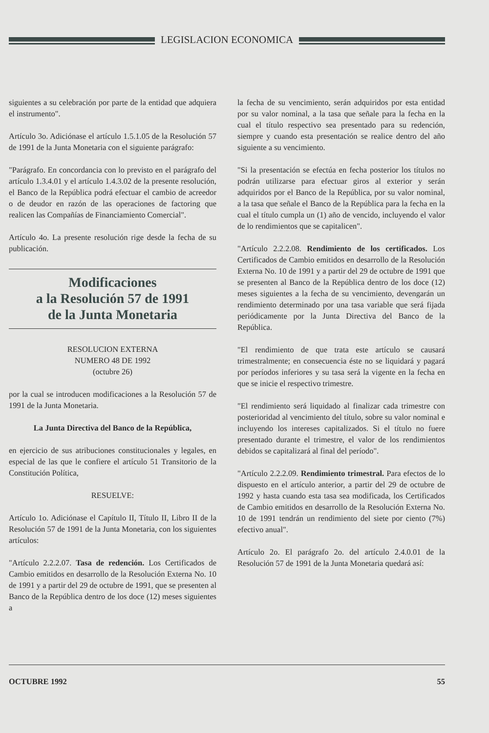LEGISLACION ECONOMICA
siguientes a su celebración por parte de la entidad que adquiera el instrumento".
Artículo 3o. Adiciónase el artículo 1.5.1.05 de la Resolución 57 de 1991 de la Junta Monetaria con el siguiente parágrafo:
"Parágrafo. En concordancia con lo previsto en el parágrafo del artículo 1.3.4.01 y el artículo 1.4.3.02 de la presente resolución, el Banco de la República podrá efectuar el cambio de acreedor o de deudor en razón de las operaciones de factoring que realicen las Compañías de Financiamiento Comercial".
Artículo 4o. La presente resolución rige desde la fecha de su publicación.
Modificaciones
a la Resolución 57 de 1991
de la Junta Monetaria
RESOLUCION EXTERNA
NUMERO 48 DE 1992
(octubre 26)
por la cual se introducen modificaciones a la Resolución 57 de 1991 de la Junta Monetaria.
La Junta Directiva del Banco de la República,
en ejercicio de sus atribuciones constitucionales y legales, en especial de las que le confiere el artículo 51 Transitorio de la Constitución Política,
RESUELVE:
Artículo 1o. Adiciónase el Capítulo II, Título II, Libro II de la Resolución 57 de 1991 de la Junta Monetaria, con los siguientes artículos:
"Artículo 2.2.2.07. Tasa de redención. Los Certificados de Cambio emitidos en desarrollo de la Resolución Externa No. 10 de 1991 y a partir del 29 de octubre de 1991, que se presenten al Banco de la República dentro de los doce (12) meses siguientes a
la fecha de su vencimiento, serán adquiridos por esta entidad por su valor nominal, a la tasa que señale para la fecha en la cual el título respectivo sea presentado para su redención, siempre y cuando esta presentación se realice dentro del año siguiente a su vencimiento.
"Si la presentación se efectúa en fecha posterior los títulos no podrán utilizarse para efectuar giros al exterior y serán adquiridos por el Banco de la República, por su valor nominal, a la tasa que señale el Banco de la República para la fecha en la cual el título cumpla un (1) año de vencido, incluyendo el valor de lo rendimientos que se capitalicen".
"Artículo 2.2.2.08. Rendimiento de los certificados. Los Certificados de Cambio emitidos en desarrollo de la Resolución Externa No. 10 de 1991 y a partir del 29 de octubre de 1991 que se presenten al Banco de la República dentro de los doce (12) meses siguientes a la fecha de su vencimiento, devengarán un rendimiento determinado por una tasa variable que será fijada periódicamente por la Junta Directiva del Banco de la República.
"El rendimiento de que trata este artículo se causará trimestralmente; en consecuencia éste no se liquidará y pagará por períodos inferiores y su tasa será la vigente en la fecha en que se inicie el respectivo trimestre.
"El rendimiento será liquidado al finalizar cada trimestre con posterioridad al vencimiento del título, sobre su valor nominal e incluyendo los intereses capitalizados. Si el título no fuere presentado durante el trimestre, el valor de los rendimientos debidos se capitalizará al final del período".
"Artículo 2.2.2.09. Rendimiento trimestral. Para efectos de lo dispuesto en el artículo anterior, a partir del 29 de octubre de 1992 y hasta cuando esta tasa sea modificada, los Certificados de Cambio emitidos en desarrollo de la Resolución Externa No. 10 de 1991 tendrán un rendimiento del siete por ciento (7%) efectivo anual".
Artículo 2o. El parágrafo 2o. del artículo 2.4.0.01 de la Resolución 57 de 1991 de la Junta Monetaria quedará así:
OCTUBRE 1992 55